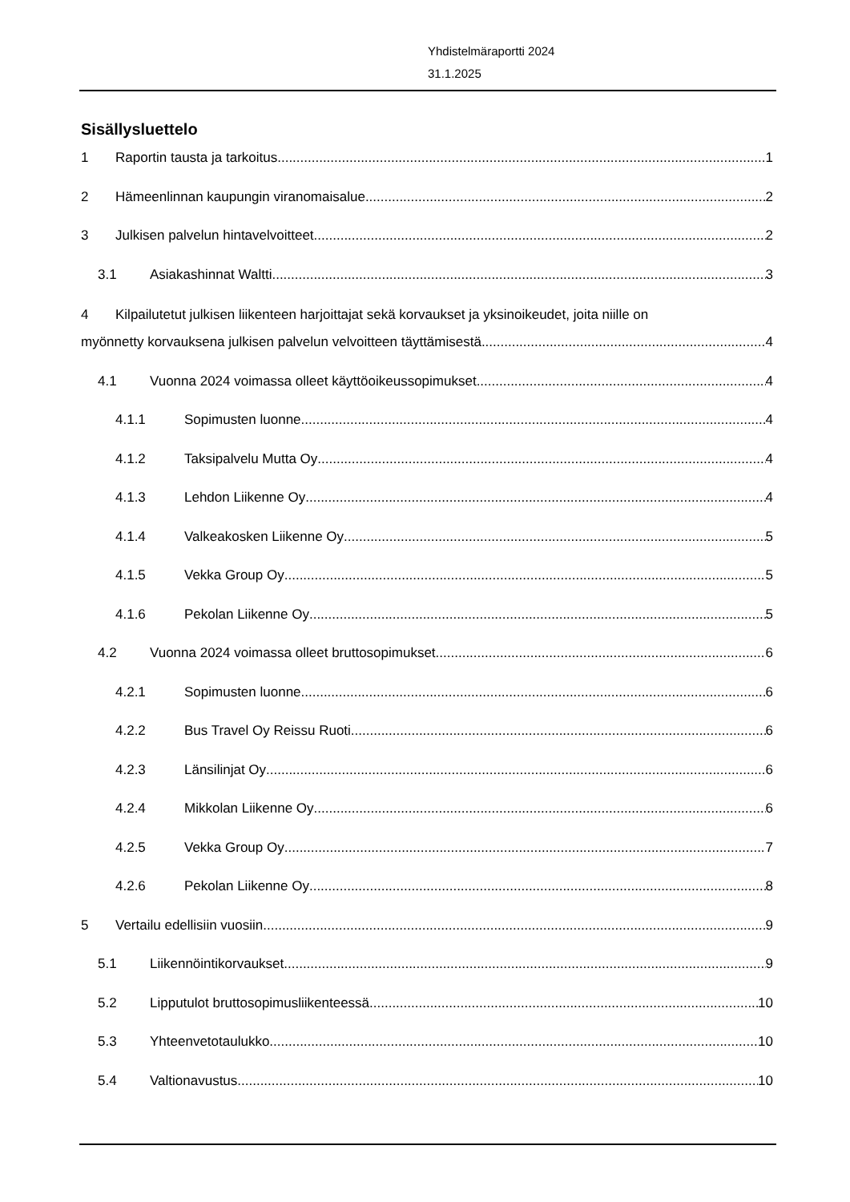Yhdistelmäraportti 2024
31.1.2025
Sisällysluettelo
1 Raportin tausta ja tarkoitus 1
2 Hämeenlinnan kaupungin viranomaisalue 2
3 Julkisen palvelun hintavelvoitteet 2
3.1 Asiakashinnat Waltti 3
4 Kilpailutetut julkisen liikenteen harjoittajat sekä korvaukset ja yksinoikeudet, joita niille on
myönnetty korvauksena julkisen palvelun velvoitteen täyttämisestä 4
4.1 Vuonna 2024 voimassa olleet käyttöoikeussopimukset 4
4.1.1 Sopimusten luonne 4
4.1.2 Taksipalvelu Mutta Oy 4
4.1.3 Lehdon Liikenne Oy 4
4.1.4 Valkeakosken Liikenne Oy 5
4.1.5 Vekka Group Oy 5
4.1.6 Pekolan Liikenne Oy 5
4.2 Vuonna 2024 voimassa olleet bruttosopimukset 6
4.2.1 Sopimusten luonne 6
4.2.2 Bus Travel Oy Reissu Ruoti 6
4.2.3 Länsilinjat Oy 6
4.2.4 Mikkolan Liikenne Oy 6
4.2.5 Vekka Group Oy 7
4.2.6 Pekolan Liikenne Oy 8
5 Vertailu edellisiin vuosiin 9
5.1 Liikennöintikorvaukset 9
5.2 Lipputulot bruttosopimusliikenteessä 10
5.3 Yhteenvetotaulukko 10
5.4 Valtionavustus 10